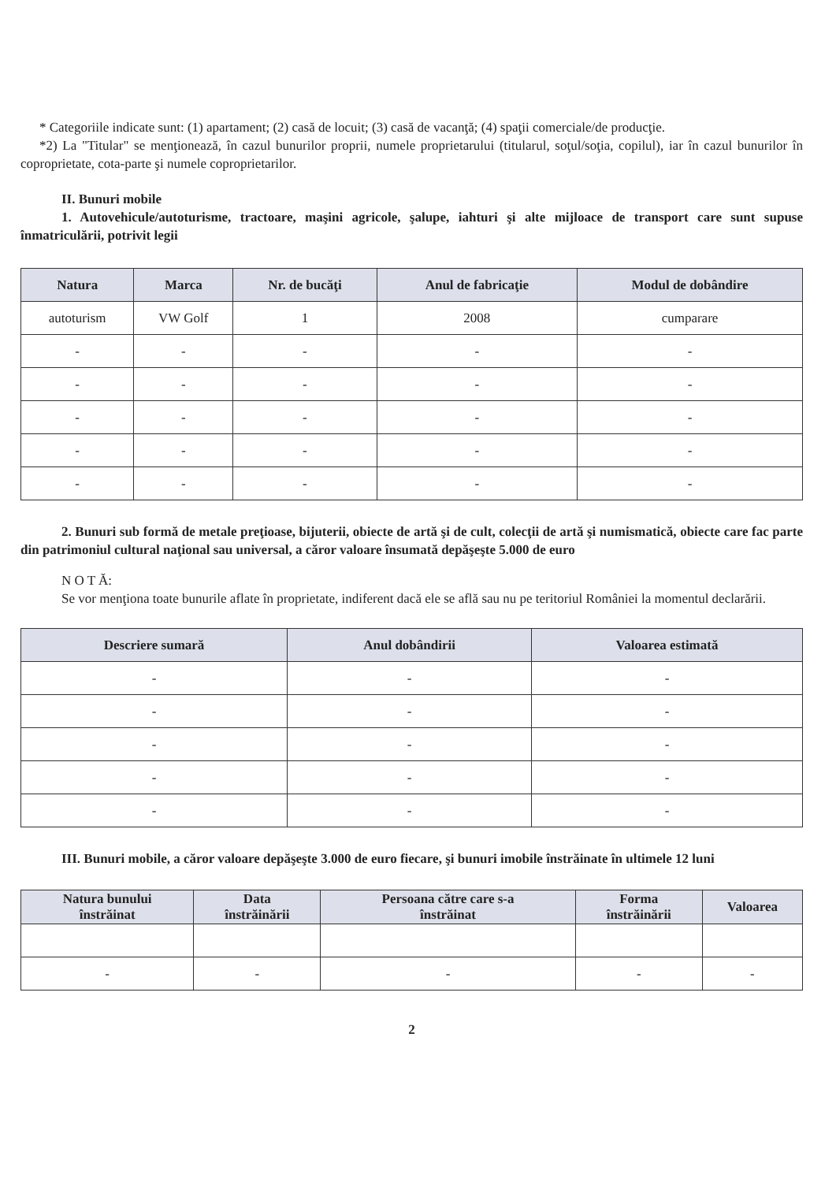* Categoriile indicate sunt: (1) apartament; (2) casă de locuit; (3) casă de vacanţă; (4) spaţii comerciale/de producţie.
*2) La "Titular" se menţionează, în cazul bunurilor proprii, numele proprietarului (titularul, soţul/soţia, copilul), iar în cazul bunurilor în coproprietate, cota-parte şi numele coproprietarilor.
II. Bunuri mobile
1. Autovehicule/autoturisme, tractoare, maşini agricole, şalupe, iahturi şi alte mijloace de transport care sunt supuse înmatriculării, potrivit legii
| Natura | Marca | Nr. de bucăţi | Anul de fabricaţie | Modul de dobândire |
| --- | --- | --- | --- | --- |
| autoturism | VW Golf | 1 | 2008 | cumparare |
| - | - | - | - | - |
| - | - | - | - | - |
| - | - | - | - | - |
| - | - | - | - | - |
| - | - | - | - | - |
2. Bunuri sub formă de metale preţioase, bijuterii, obiecte de artă şi de cult, colecţii de artă şi numismatică, obiecte care fac parte din patrimoniul cultural naţional sau universal, a căror valoare însumată depăşeşte 5.000 de euro
N O T Ă:
Se vor menţiona toate bunurile aflate în proprietate, indiferent dacă ele se află sau nu pe teritoriul României la momentul declarării.
| Descriere sumară | Anul dobândirii | Valoarea estimată |
| --- | --- | --- |
| - | - | - |
| - | - | - |
| - | - | - |
| - | - | - |
| - | - | - |
III. Bunuri mobile, a căror valoare depăşeşte 3.000 de euro fiecare, şi bunuri imobile înstrăinate în ultimele 12 luni
| Natura bunului înstrăinat | Data înstrăinării | Persoana către care s-a înstrăinat | Forma înstrăinării | Valoarea |
| --- | --- | --- | --- | --- |
| - | - | - | - | - |
2